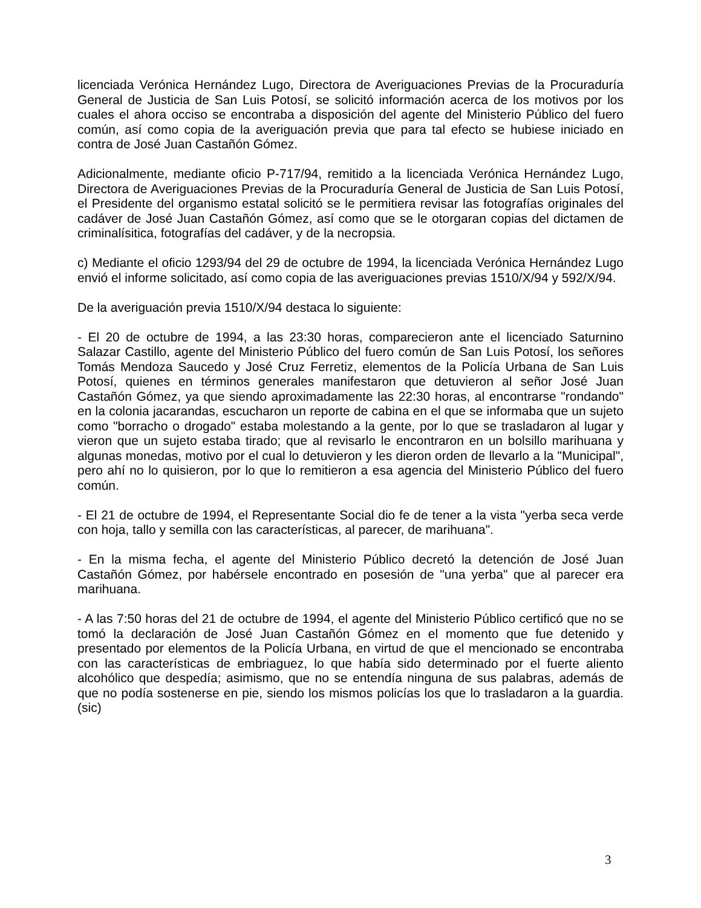licenciada Verónica Hernández Lugo, Directora de Averiguaciones Previas de la Procuraduría General de Justicia de San Luis Potosí, se solicitó información acerca de los motivos por los cuales el ahora occiso se encontraba a disposición del agente del Ministerio Público del fuero común, así como copia de la averiguación previa que para tal efecto se hubiese iniciado en contra de José Juan Castañón Gómez.
Adicionalmente, mediante oficio P-717/94, remitido a la licenciada Verónica Hernández Lugo, Directora de Averiguaciones Previas de la Procuraduría General de Justicia de San Luis Potosí, el Presidente del organismo estatal solicitó se le permitiera revisar las fotografías originales del cadáver de José Juan Castañón Gómez, así como que se le otorgaran copias del dictamen de criminalísitica, fotografías del cadáver, y de la necropsia.
c) Mediante el oficio 1293/94 del 29 de octubre de 1994, la licenciada Verónica Hernández Lugo envió el informe solicitado, así como copia de las averiguaciones previas 1510/X/94 y 592/X/94.
De la averiguación previa 1510/X/94 destaca lo siguiente:
- El 20 de octubre de 1994, a las 23:30 horas, comparecieron ante el licenciado Saturnino Salazar Castillo, agente del Ministerio Público del fuero común de San Luis Potosí, los señores Tomás Mendoza Saucedo y José Cruz Ferretiz, elementos de la Policía Urbana de San Luis Potosí, quienes en términos generales manifestaron que detuvieron al señor José Juan Castañón Gómez, ya que siendo aproximadamente las 22:30 horas, al encontrarse "rondando" en la colonia jacarandas, escucharon un reporte de cabina en el que se informaba que un sujeto como "borracho o drogado" estaba molestando a la gente, por lo que se trasladaron al lugar y vieron que un sujeto estaba tirado; que al revisarlo le encontraron en un bolsillo marihuana y algunas monedas, motivo por el cual lo detuvieron y les dieron orden de llevarlo a la "Municipal", pero ahí no lo quisieron, por lo que lo remitieron a esa agencia del Ministerio Público del fuero común.
- El 21 de octubre de 1994, el Representante Social dio fe de tener a la vista "yerba seca verde con hoja, tallo y semilla con las características, al parecer, de marihuana".
- En la misma fecha, el agente del Ministerio Público decretó la detención de José Juan Castañón Gómez, por habérsele encontrado en posesión de "una yerba" que al parecer era marihuana.
- A las 7:50 horas del 21 de octubre de 1994, el agente del Ministerio Público certificó que no se tomó la declaración de José Juan Castañón Gómez en el momento que fue detenido y presentado por elementos de la Policía Urbana, en virtud de que el mencionado se encontraba con las características de embriaguez, lo que había sido determinado por el fuerte aliento alcohólico que despedía; asimismo, que no se entendía ninguna de sus palabras, además de que no podía sostenerse en pie, siendo los mismos policías los que lo trasladaron a la guardia. (sic)
3